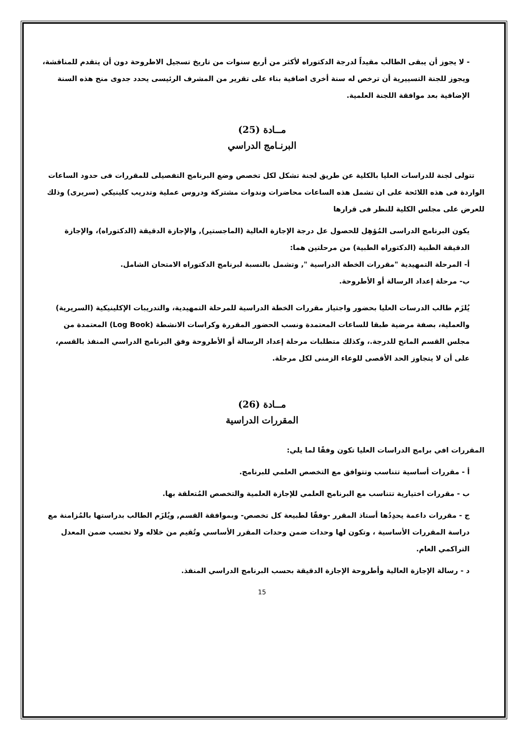- لا يجوز أن يبقى الطالب مقيداً لدرجة الدكتوراه لأكثر من أربع سنوات من تاريخ تسجيل الاطروحة دون أن يتقدم للمناقشة، ويجوز للجنة التسييرية أن ترخص له سنة أخرى اضافية بناء على تقرير من المشرف الرئيسى يحدد جدوى منح هذه السنة الإضافية بعد موافقة اللجنة العلمية.
مــادة (25)
البرنـامج الدراسي
تتولى لجنة للدراسات العليا بالكلية عن طريق لجنة تشكل لكل تخصص وضع البرنامج التفصيلى للمقررات فى حدود الساعات الواردة فى هذه اللائحة على ان تشمل هذه الساعات محاضرات وندوات مشتركة ودروس عملية وتدريب كلينيكي (سريرى) وذلك للعرض على مجلس الكلية للنظر فى قرارها
يكون البرنامج الدراسى المُؤهِل للحصول عل درجة الإجازة العالية (الماجستير), والإجازة الدقيقة (الدكتوراه)، والإجازة الدقيقة الطبية (الدكتوراه الطبية) من مرحلتين هما:
أ- المرحلة التمهيدية "مقررات الخطة الدراسية ", وتشمل بالنسبة لبرنامج الدكتوراه الامتحان الشامل.
ب- مرحلة إعداد الرسالة أو الأطروحة.
يُلزَم طالب الدرسات العليا بحضور واجتياز مقررات الخطة الدراسية للمرحلة التمهيدية، والتدريبات الإكلينيكية (السريرية) والعملية، بصفة مرضية طبقا للساعات المعتمدة ونسب الحضور المقررة وكراسات الانشطة (Log Book) المعتمدة من مجلس القسم المانح للدرجة.، وكذلك متطلبات مرحلة إعداد الرسالة أو الأطروحة وفق البرنامج الدراسي المنفذ بالقسم، على أن لا يتجاوز الحد الأقصى للوعاء الزمنى لكل مرحلة.
مــادة (26)
المقررات الدراسية
المقررات افي برامج الدراسات العليا تكون وفقًا لما يلي:
أ - مقررات أساسية تتناسب وتتوافق مع التخصص العلمي للبرنامج.
ب - مقررات اختيارية تتناسب مع البرنامج العلمي للإجازة العلمية والتخصص المُتعلقة بها.
ج - مقررات داعمة يحدِدُها أستاذ المقرر -وفقًا لطبيعة كل تخصص- وبموافقة القسم, ويُلزَم الطالب بدراستها بالمُزامنة مع دراسة المقررات الأساسية ، وتكون لها وحدات ضمن وحدات المقرر الأساسي وتُقيم من خلاله ولا تحسب ضمن المعدل التراكمي العام.
د - رسالة الإجازة العالية وأطروحة الإجازة الدقيقة بحسب البرنامج الدراسي المنفذ.
15